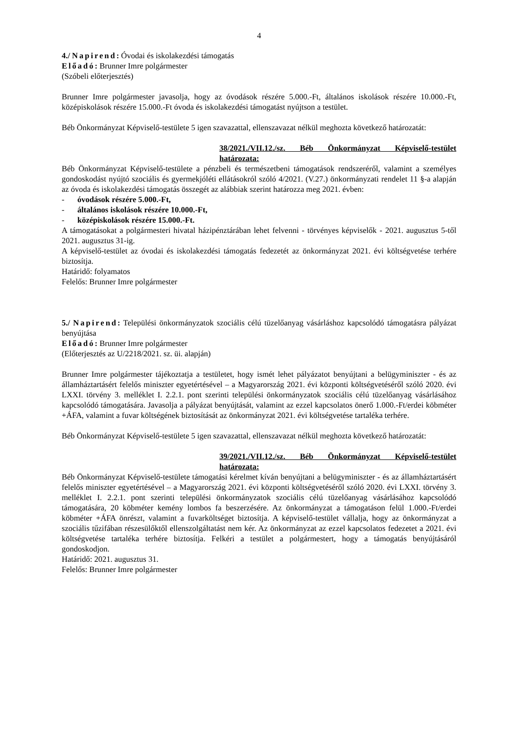4
4./ Napirend: Óvodai és iskolakezdési támogatás
Előadó: Brunner Imre polgármester
(Szóbeli előterjesztés)
Brunner Imre polgármester javasolja, hogy az óvodások részére 5.000.-Ft, általános iskolások részére 10.000.-Ft, középiskolások részére 15.000.-Ft óvoda és iskolakezdési támogatást nyújtson a testület.
Béb Önkormányzat Képviselő-testülete 5 igen szavazattal, ellenszavazat nélkül meghozta következő határozatát:
38/2021./VII.12./sz. Béb Önkormányzat Képviselő-testület határozata:
Béb Önkormányzat Képviselő-testülete a pénzbeli és természetbeni támogatások rendszeréről, valamint a személyes gondoskodást nyújtó szociális és gyermekjóléti ellátásokról szóló 4/2021. (V.27.) önkormányzati rendelet 11 §-a alapján az óvoda és iskolakezdési támogatás összegét az alábbiak szerint határozza meg 2021. évben:
- óvodások részére 5.000.-Ft,
- általános iskolások részére 10.000.-Ft,
- középiskolások részére 15.000.-Ft.
A támogatásokat a polgármesteri hivatal házipénztárában lehet felvenni - törvényes képviselők - 2021. augusztus 5-től 2021. augusztus 31-ig.
A képviselő-testület az óvodai és iskolakezdési támogatás fedezetét az önkormányzat 2021. évi költségvetése terhére biztosítja.
Határidő: folyamatos
Felelős: Brunner Imre polgármester
5./ Napirend: Települési önkormányzatok szociális célú tüzelőanyag vásárláshoz kapcsolódó támogatásra pályázat benyújtása
Előadó: Brunner Imre polgármester
(Előterjesztés az U/2218/2021. sz. üi. alapján)
Brunner Imre polgármester tájékoztatja a testületet, hogy ismét lehet pályázatot benyújtani a belügyminiszter - és az államháztartásért felelős miniszter egyetértésével – a Magyarország 2021. évi központi költségvetéséről szóló 2020. évi LXXI. törvény 3. melléklet I. 2.2.1. pont szerinti települési önkormányzatok szociális célú tüzelőanyag vásárlásához kapcsolódó támogatására. Javasolja a pályázat benyújtását, valamint az ezzel kapcsolatos önerő 1.000.-Ft/erdei köbméter +ÁFA, valamint a fuvar költségének biztosítását az önkormányzat 2021. évi költségvetése tartaléka terhére.
Béb Önkormányzat Képviselő-testülete 5 igen szavazattal, ellenszavazat nélkül meghozta következő határozatát:
39/2021./VII.12./sz. Béb Önkormányzat Képviselő-testület határozata:
Béb Önkormányzat Képviselő-testülete támogatási kérelmet kíván benyújtani a belügyminiszter - és az államháztartásért felelős miniszter egyetértésével – a Magyarország 2021. évi központi költségvetéséről szóló 2020. évi LXXI. törvény 3. melléklet I. 2.2.1. pont szerinti települési önkormányzatok szociális célú tüzelőanyag vásárlásához kapcsolódó támogatására, 20 köbméter kemény lombos fa beszerzésére. Az önkormányzat a támogatáson felül 1.000.-Ft/erdei köbméter +ÁFA önrészt, valamint a fuvarköltséget biztosítja. A képviselő-testület vállalja, hogy az önkormányzat a szociális tűzifában részesülőktől ellenszolgáltatást nem kér. Az önkormányzat az ezzel kapcsolatos fedezetet a 2021. évi költségvetése tartaléka terhére biztosítja. Felkéri a testület a polgármestert, hogy a támogatás benyújtásáról gondoskodjon.
Határidő: 2021. augusztus 31.
Felelős: Brunner Imre polgármester